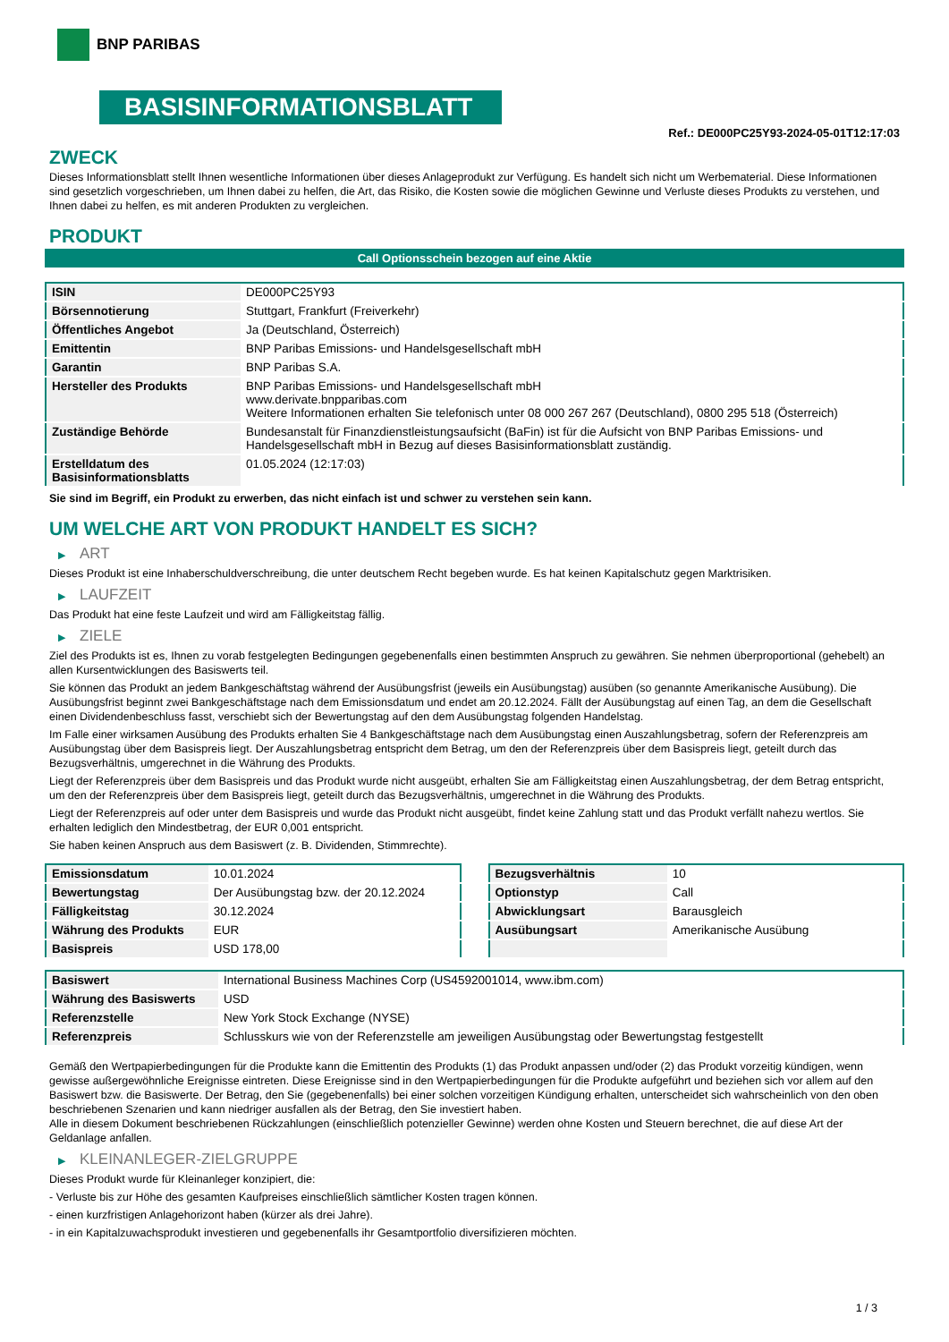BNP PARIBAS
BASISINFORMATIONSBLATT
Ref.: DE000PC25Y93-2024-05-01T12:17:03
ZWECK
Dieses Informationsblatt stellt Ihnen wesentliche Informationen über dieses Anlageprodukt zur Verfügung. Es handelt sich nicht um Werbematerial. Diese Informationen sind gesetzlich vorgeschrieben, um Ihnen dabei zu helfen, die Art, das Risiko, die Kosten sowie die möglichen Gewinne und Verluste dieses Produkts zu verstehen, und Ihnen dabei zu helfen, es mit anderen Produkten zu vergleichen.
PRODUKT
Call Optionsschein bezogen auf eine Aktie
| ISIN | DE000PC25Y93 |
| Börsennotierung | Stuttgart, Frankfurt (Freiverkehr) |
| Öffentliches Angebot | Ja (Deutschland, Österreich) |
| Emittentin | BNP Paribas Emissions- und Handelsgesellschaft mbH |
| Garantin | BNP Paribas S.A. |
| Hersteller des Produkts | BNP Paribas Emissions- und Handelsgesellschaft mbH www.derivate.bnpparibas.com Weitere Informationen erhalten Sie telefonisch unter 08 000 267 267 (Deutschland), 0800 295 518 (Österreich) |
| Zuständige Behörde | Bundesanstalt für Finanzdienstleistungsaufsicht (BaFin) ist für die Aufsicht von BNP Paribas Emissions- und Handelsgesellschaft mbH in Bezug auf dieses Basisinformationsblatt zuständig. |
| Erstelldatum des Basisinformationsblatts | 01.05.2024 (12:17:03) |
Sie sind im Begriff, ein Produkt zu erwerben, das nicht einfach ist und schwer zu verstehen sein kann.
UM WELCHE ART VON PRODUKT HANDELT ES SICH?
▶ ART
Dieses Produkt ist eine Inhaberschuldverschreibung, die unter deutschem Recht begeben wurde. Es hat keinen Kapitalschutz gegen Marktrisiken.
▶ LAUFZEIT
Das Produkt hat eine feste Laufzeit und wird am Fälligkeitstag fällig.
▶ ZIELE
Ziel des Produkts ist es, Ihnen zu vorab festgelegten Bedingungen gegebenenfalls einen bestimmten Anspruch zu gewähren. Sie nehmen überproportional (gehebelt) an allen Kursentwicklungen des Basiswerts teil.
Sie können das Produkt an jedem Bankgeschäftstag während der Ausübungsfrist (jeweils ein Ausübungstag) ausüben (so genannte Amerikanische Ausübung). Die Ausübungsfrist beginnt zwei Bankgeschäftstage nach dem Emissionsdatum und endet am 20.12.2024. Fällt der Ausübungstag auf einen Tag, an dem die Gesellschaft einen Dividendenbeschluss fasst, verschiebt sich der Bewertungstag auf den dem Ausübungstag folgenden Handelstag.
Im Falle einer wirksamen Ausübung des Produkts erhalten Sie 4 Bankgeschäftstage nach dem Ausübungstag einen Auszahlungsbetrag, sofern der Referenzpreis am Ausübungstag über dem Basispreis liegt. Der Auszahlungsbetrag entspricht dem Betrag, um den der Referenzpreis über dem Basispreis liegt, geteilt durch das Bezugsverhältnis, umgerechnet in die Währung des Produkts.
Liegt der Referenzpreis über dem Basispreis und das Produkt wurde nicht ausgeübt, erhalten Sie am Fälligkeitstag einen Auszahlungsbetrag, der dem Betrag entspricht, um den der Referenzpreis über dem Basispreis liegt, geteilt durch das Bezugsverhältnis, umgerechnet in die Währung des Produkts.
Liegt der Referenzpreis auf oder unter dem Basispreis und wurde das Produkt nicht ausgeübt, findet keine Zahlung statt und das Produkt verfällt nahezu wertlos. Sie erhalten lediglich den Mindestbetrag, der EUR 0,001 entspricht.
Sie haben keinen Anspruch aus dem Basiswert (z. B. Dividenden, Stimmrechte).
| Emissionsdatum | 10.01.2024 |
| Bewertungstag | Der Ausübungstag bzw. der 20.12.2024 |
| Fälligkeitstag | 30.12.2024 |
| Währung des Produkts | EUR |
| Basispreis | USD 178,00 |
| Bezugsverhältnis | 10 |
| Optionstyp | Call |
| Abwicklungsart | Barausgleich |
| Ausübungsart | Amerikanische Ausübung |
| Basiswert | International Business Machines Corp (US4592001014, www.ibm.com) |
| Währung des Basiswerts | USD |
| Referenzstelle | New York Stock Exchange (NYSE) |
| Referenzpreis | Schlusskurs wie von der Referenzstelle am jeweiligen Ausübungstag oder Bewertungstag festgestellt |
Gemäß den Wertpapierbedingungen für die Produkte kann die Emittentin des Produkts (1) das Produkt anpassen und/oder (2) das Produkt vorzeitig kündigen, wenn gewisse außergewöhnliche Ereignisse eintreten. Diese Ereignisse sind in den Wertpapierbedingungen für die Produkte aufgeführt und beziehen sich vor allem auf den Basiswert bzw. die Basiswerte. Der Betrag, den Sie (gegebenenfalls) bei einer solchen vorzeitigen Kündigung erhalten, unterscheidet sich wahrscheinlich von den oben beschriebenen Szenarien und kann niedriger ausfallen als der Betrag, den Sie investiert haben.
Alle in diesem Dokument beschriebenen Rückzahlungen (einschließlich potenzieller Gewinne) werden ohne Kosten und Steuern berechnet, die auf diese Art der Geldanlage anfallen.
▶ KLEINANLEGER-ZIELGRUPPE
Dieses Produkt wurde für Kleinanleger konzipiert, die:
- Verluste bis zur Höhe des gesamten Kaufpreises einschließlich sämtlicher Kosten tragen können.
- einen kurzfristigen Anlagehorizont haben (kürzer als drei Jahre).
- in ein Kapitalzuwachsprodukt investieren und gegebenenfalls ihr Gesamtportfolio diversifizieren möchten.
1 / 3